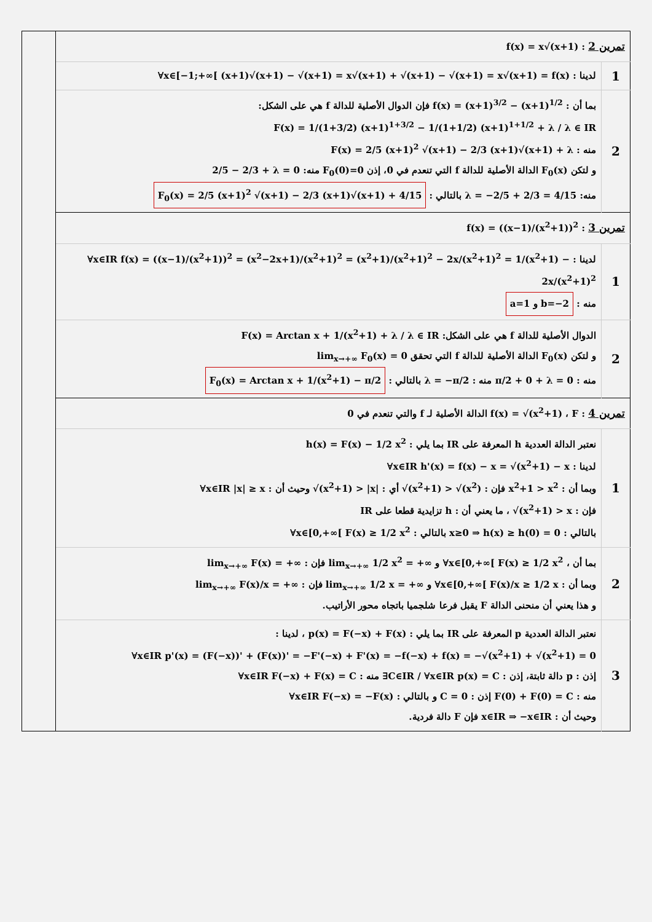| | تمرين 2 : f(x) = x√(x+1) | |
| | لدينا : ∀x∈[−1;+∞[ (x+1)√(x+1) − √(x+1) = x√(x+1) + √(x+1) − √(x+1) = x√(x+1) = f(x) | 1 |
| | بما أن : f(x) = (x+1)<sup>3/2</sup> − (x+1)<sup>1/2</sup> فإن الدوال الأصلية للدالة f هي على الشكل: F(x) = 1/(1+3/2) (x+1)<sup>1+3/2</sup> − 1/(1+1/2) (x+1)<sup>1+1/2</sup> + λ / λ ∈ IR منه : F(x) = 2/5 (x+1)<sup>2</sup> √(x+1) − 2/3 (x+1)√(x+1) + λ و لتكن F<sub>0</sub>(x) الدالة الأصلية للدالة f التي تنعدم في 0، إذن F<sub>0</sub>(0)=0 منه: 2/5 − 2/3 + λ = 0 منه: λ = −2/5 + 2/3 = 4/15 بالتالي : F<sub>0</sub>(x) = 2/5 (x+1)<sup>2</sup> √(x+1) − 2/3 (x+1)√(x+1) + 4/15 | 2 |
| | تمرين 3 : f(x) = ((x−1)/(x<sup>2</sup>+1))<sup>2</sup> | |
| | لدينا : ∀x∈IR f(x) = ((x−1)/(x<sup>2</sup>+1))<sup>2</sup> = (x<sup>2</sup>−2x+1)/(x<sup>2</sup>+1)<sup>2</sup> = (x<sup>2</sup>+1)/(x<sup>2</sup>+1)<sup>2</sup> − 2x/(x<sup>2</sup>+1)<sup>2</sup> = 1/(x<sup>2</sup>+1) − 2x/(x<sup>2</sup>+1)<sup>2</sup> منه : a=1 و b=−2 | 1 |
| | الدوال الأصلية للدالة f هي على الشكل: F(x) = Arctan x + 1/(x<sup>2</sup>+1) + λ / λ ∈ IR و لتكن F<sub>0</sub>(x) الدالة الأصلية للدالة f التي تحقق lim<sub>x→+∞</sub> F<sub>0</sub>(x) = 0 منه : π/2 + 0 + λ = 0 منه : λ = −π/2 بالتالي : F<sub>0</sub>(x) = Arctan x + 1/(x<sup>2</sup>+1) − π/2 | 2 |
| | تمرين 4 : f(x) = √(x<sup>2</sup>+1) ، F الدالة الأصلية لـ f والتي تنعدم في 0 | |
| | نعتبر الدالة العددية h المعرفة على IR بما يلي : h(x) = F(x) − 1/2 x<sup>2</sup> لدينا : ∀x∈IR h'(x) = f(x) − x = √(x<sup>2</sup>+1) − x وبما أن : x<sup>2</sup>+1 > x<sup>2</sup> فإن : √(x<sup>2</sup>+1) > √(x<sup>2</sup>) أي : √(x<sup>2</sup>+1) > /x/ وحيث أن : ∀x∈IR /x/ ≥ x فإن : √(x<sup>2</sup>+1) > x ، ما يعني أن : h تزايدية قطعا على IR بالتالي : x≥0 ⇒ h(x) ≥ h(0) = 0 بالتالي : ∀x∈[0,+∞[ F(x) ≥ 1/2 x<sup>2</sup> | 1 |
| | بما أن ، ∀x∈[0,+∞[ F(x) ≥ 1/2 x<sup>2</sup> و lim<sub>x→+∞</sub> 1/2 x<sup>2</sup> = +∞ فإن : lim<sub>x→+∞</sub> F(x) = +∞ وبما أن : ∀x∈[0,+∞[ F(x)/x ≥ 1/2 x و lim<sub>x→+∞</sub> 1/2 x = +∞ فإن : lim<sub>x→+∞</sub> F(x)/x = +∞ و هذا يعني أن منحنى الدالة F يقبل فرعا شلجميا باتجاه محور الأراتيب. | 2 |
| | نعتبر الدالة العددية p المعرفة على IR بما يلي : p(x) = F(−x) + F(x) ، لدينا : ∀x∈IR p'(x) = (F(−x))' + (F(x))' = −F'(−x) + F'(x) = −f(−x) + f(x) = −√(x<sup>2</sup>+1) + √(x<sup>2</sup>+1) = 0 إذن : p دالة ثابتة، إذن : ∃C∈IR / ∀x∈IR p(x) = C منه : ∀x∈IR F(−x) + F(x) = C منه : F(0) + F(0) = C إذن : C = 0 و بالتالي : ∀x∈IR F(−x) = −F(x) وحيث أن : x∈IR ⇒ −x∈IR فإن F دالة فردية. | 3 |